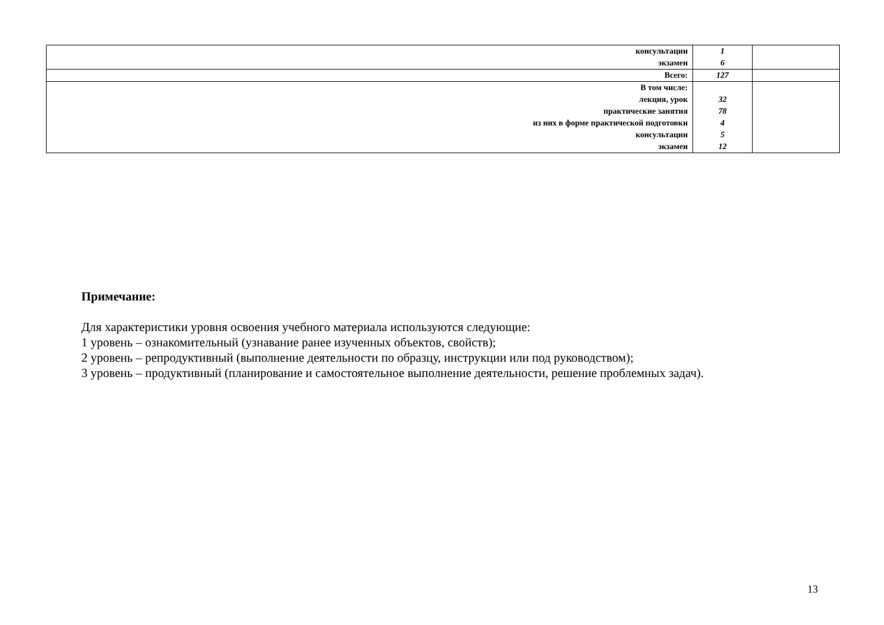| консультации экзамен | 1 6 | |
| Всего: | 127 | |
| В том числе: лекция, урок практические занятия из них в форме практической подготовки консультации экзамен | 32 78 4 5 12 | |
Примечание:
Для характеристики уровня освоения учебного материала используются следующие:
1 уровень – ознакомительный (узнавание ранее изученных объектов, свойств);
2 уровень – репродуктивный (выполнение деятельности по образцу, инструкции или под руководством);
3 уровень – продуктивный (планирование и самостоятельное выполнение деятельности, решение проблемных задач).
13